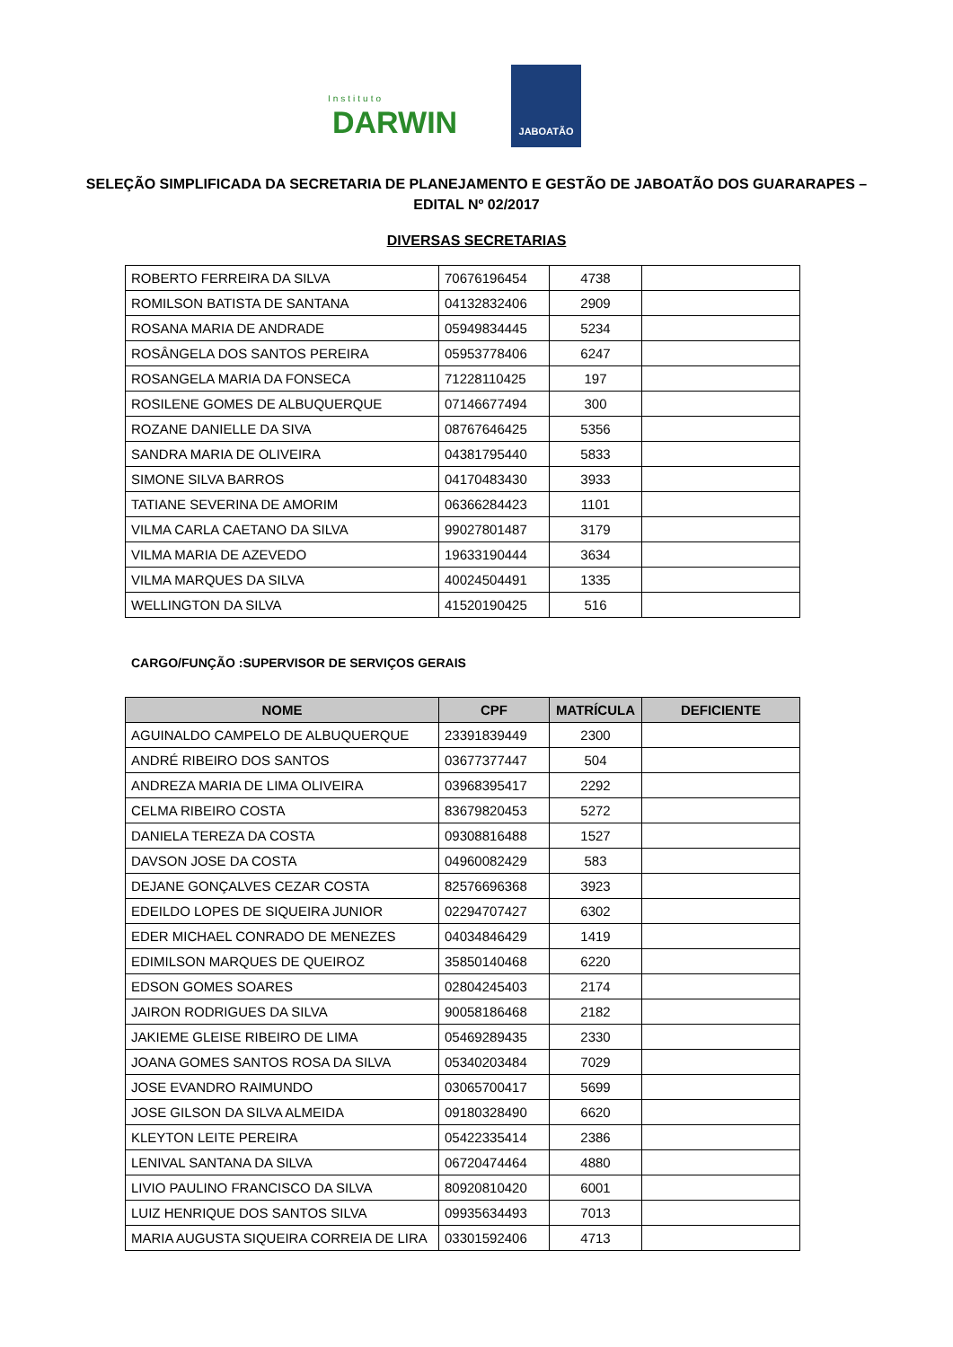Instituto
DARWIN
JABOATÃO
SELEÇÃO SIMPLIFICADA DA SECRETARIA DE PLANEJAMENTO E GESTÃO DE JABOATÃO DOS GUARARAPES – EDITAL Nº 02/2017
DIVERSAS SECRETARIAS
| ROBERTO FERREIRA DA SILVA | 70676196454 | 4738 | |
| ROMILSON BATISTA DE SANTANA | 04132832406 | 2909 | |
| ROSANA MARIA DE ANDRADE | 05949834445 | 5234 | |
| ROSÂNGELA DOS SANTOS PEREIRA | 05953778406 | 6247 | |
| ROSANGELA MARIA DA FONSECA | 71228110425 | 197 | |
| ROSILENE GOMES DE ALBUQUERQUE | 07146677494 | 300 | |
| ROZANE DANIELLE DA SIVA | 08767646425 | 5356 | |
| SANDRA MARIA DE OLIVEIRA | 04381795440 | 5833 | |
| SIMONE SILVA BARROS | 04170483430 | 3933 | |
| TATIANE SEVERINA DE AMORIM | 06366284423 | 1101 | |
| VILMA CARLA CAETANO DA SILVA | 99027801487 | 3179 | |
| VILMA MARIA DE AZEVEDO | 19633190444 | 3634 | |
| VILMA MARQUES DA SILVA | 40024504491 | 1335 | |
| WELLINGTON DA SILVA | 41520190425 | 516 | |
CARGO/FUNÇÃO :SUPERVISOR DE SERVIÇOS GERAIS
| NOME | CPF | MATRÍCULA | DEFICIENTE |
| --- | --- | --- | --- |
| AGUINALDO CAMPELO DE ALBUQUERQUE | 23391839449 | 2300 | |
| ANDRÉ RIBEIRO DOS SANTOS | 03677377447 | 504 | |
| ANDREZA MARIA DE LIMA OLIVEIRA | 03968395417 | 2292 | |
| CELMA RIBEIRO COSTA | 83679820453 | 5272 | |
| DANIELA TEREZA DA COSTA | 09308816488 | 1527 | |
| DAVSON JOSE DA COSTA | 04960082429 | 583 | |
| DEJANE GONÇALVES CEZAR COSTA | 82576696368 | 3923 | |
| EDEILDO LOPES DE SIQUEIRA JUNIOR | 02294707427 | 6302 | |
| EDER MICHAEL CONRADO DE MENEZES | 04034846429 | 1419 | |
| EDIMILSON MARQUES DE QUEIROZ | 35850140468 | 6220 | |
| EDSON GOMES SOARES | 02804245403 | 2174 | |
| JAIRON RODRIGUES DA SILVA | 90058186468 | 2182 | |
| JAKIEME GLEISE RIBEIRO DE LIMA | 05469289435 | 2330 | |
| JOANA GOMES SANTOS ROSA DA SILVA | 05340203484 | 7029 | |
| JOSE EVANDRO RAIMUNDO | 03065700417 | 5699 | |
| JOSE GILSON DA SILVA ALMEIDA | 09180328490 | 6620 | |
| KLEYTON LEITE PEREIRA | 05422335414 | 2386 | |
| LENIVAL SANTANA DA SILVA | 06720474464 | 4880 | |
| LIVIO PAULINO FRANCISCO DA SILVA | 80920810420 | 6001 | |
| LUIZ HENRIQUE DOS SANTOS SILVA | 09935634493 | 7013 | |
| MARIA AUGUSTA SIQUEIRA CORREIA DE LIRA | 03301592406 | 4713 | |